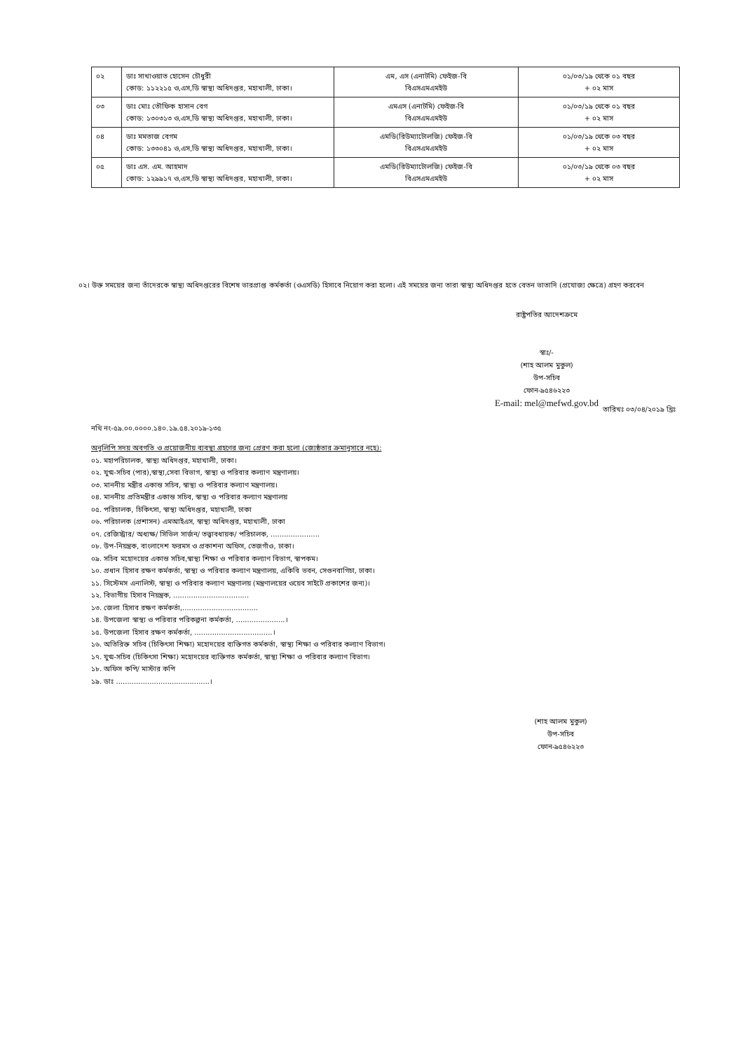| ০২ | ডাঃ সাখাওয়াত হোসেন চৌধুরী কোড: ১১২২১৫ ও,এস,ডি স্বাস্থ্য অধিদপ্তর, মহাখালী, ঢাকা। | এম, এস (এনাটমি) ফেইজ-বি বিএসএমএমইউ | ০১/০৩/১৯ থেকে ০১ বছর + ০২ মাস |
| ০৩ | ডাঃ মোঃ তৌফিক হাসান বেগ কোড: ১৩০৩১৩ ও,এস,ডি স্বাস্থ্য অধিদপ্তর, মহাখালী, ঢাকা। | এমএস (এনাটমি) ফেইজ-বি বিএসএমএমইউ | ০১/০৩/১৯ থেকে ০১ বছর + ০২ মাস |
| ০৪ | ডাঃ মমতাজ বেগম কোড: ১৩৩০৪১ ও,এস,ডি স্বাস্থ্য অধিদপ্তর, মহাখালী, ঢাকা। | এমডি(রিউম্যাটোলজি) ফেইজ-বি বিএসএমএমইউ | ০১/০৩/১৯ থেকে ০৩ বছর + ০২ মাস |
| ০৫ | ডাঃ এস. এম. আহমাদ কোড: ১২৯৯১৭ ও,এস,ডি স্বাস্থ্য অধিদপ্তর, মহাখালী, ঢাকা। | এমডি(রিউম্যাটোলজি) ফেইজ-বি বিএসএমএমইউ | ০১/০৩/১৯ থেকে ০৩ বছর + ০২ মাস |
০২। উক্ত সময়ের জন্য তাঁদেরকে স্বাস্থ্য অধিদপ্তরের বিশেষ ভারপ্রাপ্ত কর্মকর্তা (ওএসডি) হিসাবে নিয়োগ করা হলো। এই সময়ের জন্য তারা স্বাস্থ্য অধিদপ্তর হতে বেতন ভাতাদি (প্রযোজ্য ক্ষেত্রে) গ্রহণ করবেন
রাষ্ট্রপতির আদেশক্রমে
স্বাঃ/-
(শাহ আলম মুকুল)
উপ-সচিব
ফোন-৯৫৪৬২২৩
E-mail: mel@mefwd.gov.bd
তারিখঃ ০৩/০৪/২০১৯ খ্রিঃ
নথি নং-৫৯.০০.০০০০.১৪০.১৯.৫৪.২০১৯-১৩৫
অনুলিপি সদয় অবগতি ও প্রয়োজনীয় ব্যবস্থা গ্রহণের জন্য প্রেরণ করা হলো (জ্যেষ্ঠতার ক্রমানুসারে নহে):
০১. মহাপরিচালক, স্বাস্থ্য অধিদপ্তর, মহাখালী, ঢাকা।
০২. যুগ্ম-সচিব (পার),স্বাস্থ্য,সেবা বিভাগ, স্বাস্থ্য ও পরিবার কল্যাণ মন্ত্রণালয়।
০৩. মাননীয় মন্ত্রীর একান্ত সচিব, স্বাস্থ্য ও পরিবার কল্যাণ মন্ত্রণালয়।
০৪. মাননীয় প্রতিমন্ত্রীর একান্ত সচিব, স্বাস্থ্য ও পরিবার কল্যাণ মন্ত্রণালয়
০৫. পরিচালক, চিকিৎসা, স্বাস্থ্য অধিদপ্তর, মহাখালী, ঢাকা
০৬. পরিচালক (প্রশাসন) এমআইএস, স্বাস্থ্য অধিদপ্তর, মহাখালী, ঢাকা
০৭. রেজিস্ট্রার/ অধ্যক্ষ/ সিভিল সার্জন/ তত্ত্বাবধায়ক/ পরিচালক, ......................
০৮. উপ-নিয়ন্ত্রক, বাংলাদেশ ফরমস ও প্রকাশনা অফিস, তেজগাঁও, ঢাকা।
০৯. সচিব মহোদয়ের একান্ত সচিব,স্বাস্থ্য শিক্ষা ও পরিবার কল্যাণ বিভাগ, স্বাপকম।
১০. প্রধান হিসাব রক্ষণ কর্মকর্তা, স্বাস্থ্য ও পরিবার কল্যাণ মন্ত্রণালয়, একিবি ভবন, সেগুনবাগিচা, ঢাকা।
১১. সিস্টেমস এনালিস্ট, স্বাস্থ্য ও পরিবার কল্যাণ মন্ত্রণালয় (মন্ত্রণালয়ের ওয়েব সাইটে প্রকাশের জন্য)।
১২. বিভাগীয় হিসাব নিয়ন্ত্রক, ..................................
১৩. জেলা হিসাব রক্ষণ কর্মকর্তা,..................................
১৪. উপজেলা স্বাস্থ্য ও পরিবার পরিকল্পনা কর্মকর্তা, ......................।
১৫. উপজেলা হিসাব রক্ষণ কর্মকর্তা, ...................................।
১৬. অতিরিক্ত সচিব (চিকিৎসা শিক্ষা) মহোদয়ের ব্যক্তিগত কর্মকর্তা, স্বাস্থ্য শিক্ষা ও পরিবার কল্যাণ বিভাগ।
১৭. যুগ্ম-সচিব (চিকিৎসা শিক্ষা) মহোদয়ের ব্যক্তিগত কর্মকর্তা, স্বাস্থ্য শিক্ষা ও পরিবার কল্যাণ বিভাগ।
১৮. অফিস কপি/ মাস্টার কপি
১৯. ডাঃ ..........................................।
(শাহ আলম মুকুল)
উপ-সচিব
ফোন-৯৫৪৬২২৩